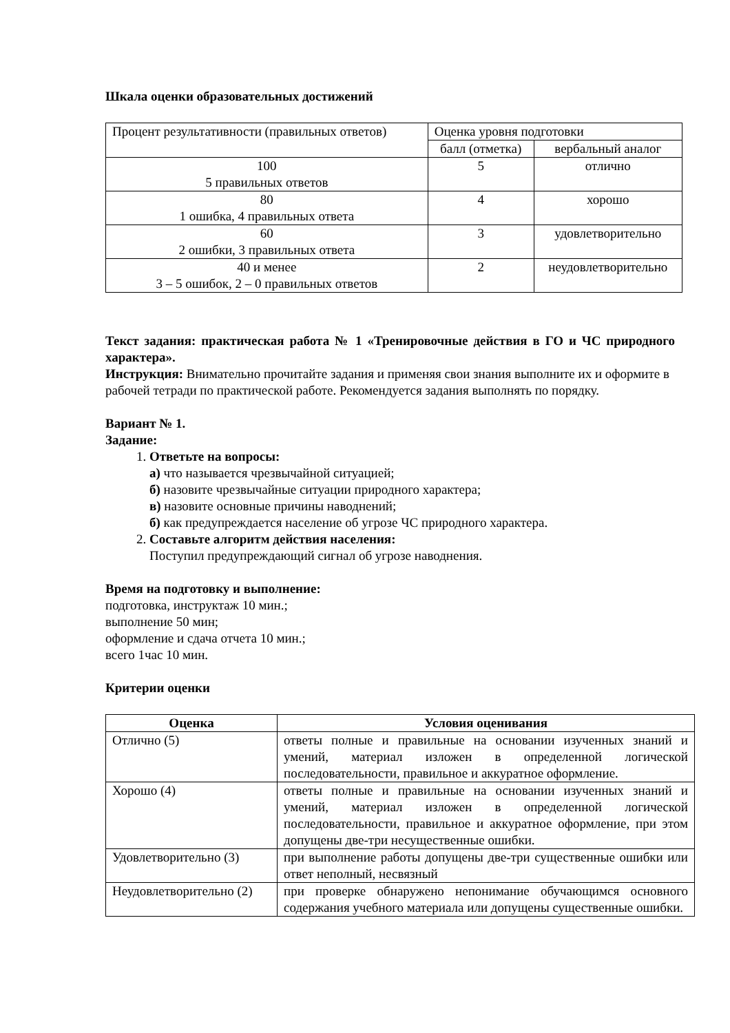Шкала оценки образовательных достижений
| Процент результативности (правильных ответов) | Оценка уровня подготовки | |
| | балл (отметка) | вербальный аналог |
| 100 5 правильных ответов | 5 | отлично |
| 80 1 ошибка, 4 правильных ответа | 4 | хорошо |
| 60 2 ошибки, 3 правильных ответа | 3 | удовлетворительно |
| 40 и менее 3 – 5 ошибок, 2 – 0 правильных ответов | 2 | неудовлетворительно |
Текст задания: практическая работа № 1 «Тренировочные действия в ГО и ЧС природного характера».
Инструкция: Внимательно прочитайте задания и применяя свои знания выполните их и оформите в рабочей тетради по практической работе. Рекомендуется задания выполнять по порядку.
Вариант № 1.
Задание:
1. Ответьте на вопросы:
а) что называется чрезвычайной ситуацией;
б) назовите чрезвычайные ситуации природного характера;
в) назовите основные причины наводнений;
б) как предупреждается население об угрозе ЧС природного характера.
2. Составьте алгоритм действия населения:
Поступил предупреждающий сигнал об угрозе наводнения.
Время на подготовку и выполнение:
подготовка, инструктаж 10 мин.;
выполнение 50 мин;
оформление и сдача отчета 10 мин.;
всего 1час 10 мин.
Критерии оценки
| Оценка | Условия оценивания |
| --- | --- |
| Отлично (5) | ответы полные и правильные на основании изученных знаний и умений, материал изложен в определенной логической последовательности, правильное и аккуратное оформление. |
| Хорошо (4) | ответы полные и правильные на основании изученных знаний и умений, материал изложен в определенной логической последовательности, правильное и аккуратное оформление, при этом допущены две-три несущественные ошибки. |
| Удовлетворительно (3) | при выполнение работы допущены две-три существенные ошибки или ответ неполный, несвязный |
| Неудовлетворительно (2) | при проверке обнаружено непонимание обучающимся основного содержания учебного материала или допущены существенные ошибки. |